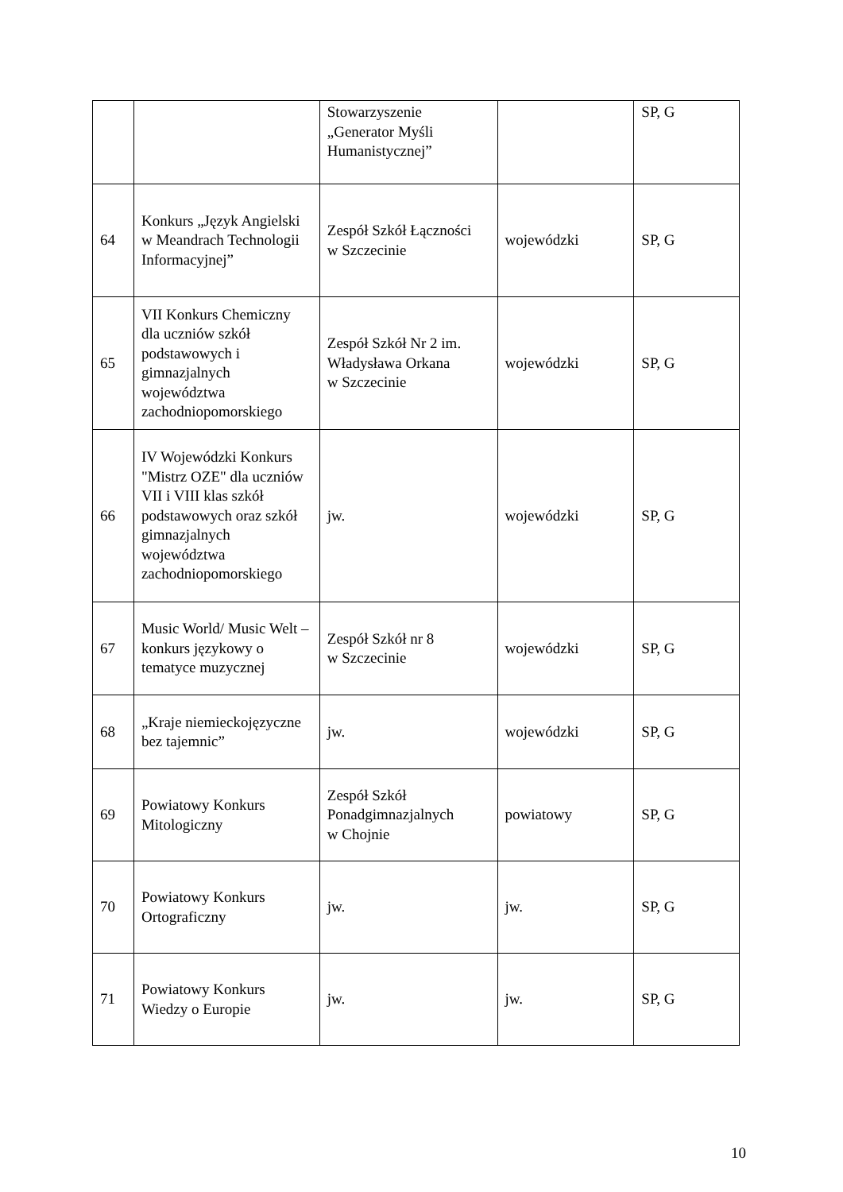| | | Stowarzyszenie „Generator Myśli Humanistycznej” | | SP, G |
| 64 | Konkurs „Język Angielski w Meandrach Technologii Informacyjnej” | Zespół Szkół Łączności w Szczecinie | wojewódzki | SP, G |
| 65 | VII Konkurs Chemiczny dla uczniów szkół podstawowych i gimnazjalnych województwa zachodniopomorskiego | Zespół Szkół Nr 2 im. Władysława Orkana w Szczecinie | wojewódzki | SP, G |
| 66 | IV Wojewódzki Konkurs "Mistrz OZE" dla uczniów VII i VIII klas szkół podstawowych oraz szkół gimnazjalnych województwa zachodniopomorskiego | jw. | wojewódzki | SP, G |
| 67 | Music World/ Music Welt – konkurs językowy o tematyce muzycznej | Zespół Szkół nr 8 w Szczecinie | wojewódzki | SP, G |
| 68 | „Kraje niemieckojęzyczne bez tajemnic” | jw. | wojewódzki | SP, G |
| 69 | Powiatowy Konkurs Mitologiczny | Zespół Szkół Ponadgimnazjalnych w Chojnie | powiatowy | SP, G |
| 70 | Powiatowy Konkurs Ortograficzny | jw. | jw. | SP, G |
| 71 | Powiatowy Konkurs Wiedzy o Europie | jw. | jw. | SP, G |
10